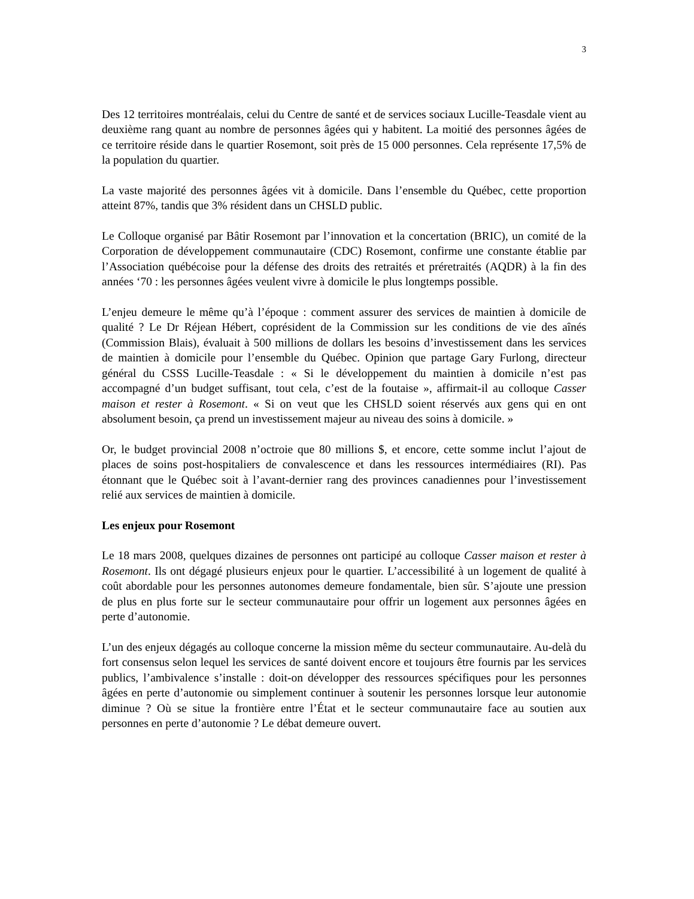3
Des 12 territoires montréalais, celui du Centre de santé et de services sociaux Lucille-Teasdale vient au deuxième rang quant au nombre de personnes âgées qui y habitent. La moitié des personnes âgées de ce territoire réside dans le quartier Rosemont, soit près de 15 000 personnes. Cela représente 17,5% de la population du quartier.
La vaste majorité des personnes âgées vit à domicile. Dans l’ensemble du Québec, cette proportion atteint 87%, tandis que 3% résident dans un CHSLD public.
Le Colloque organisé par Bâtir Rosemont par l’innovation et la concertation (BRIC), un comité de la Corporation de développement communautaire (CDC) Rosemont, confirme une constante établie par l’Association québécoise pour la défense des droits des retraités et préretraités (AQDR) à la fin des années ‘70 : les personnes âgées veulent vivre à domicile le plus longtemps possible.
L’enjeu demeure le même qu’à l’époque : comment assurer des services de maintien à domicile de qualité ? Le Dr Réjean Hébert, coprésident de la Commission sur les conditions de vie des aînés (Commission Blais), évaluait à 500 millions de dollars les besoins d’investissement dans les services de maintien à domicile pour l’ensemble du Québec. Opinion que partage Gary Furlong, directeur général du CSSS Lucille-Teasdale : « Si le développement du maintien à domicile n’est pas accompagné d’un budget suffisant, tout cela, c’est de la foutaise », affirmait-il au colloque Casser maison et rester à Rosemont. « Si on veut que les CHSLD soient réservés aux gens qui en ont absolument besoin, ça prend un investissement majeur au niveau des soins à domicile. »
Or, le budget provincial 2008 n’octroie que 80 millions $, et encore, cette somme inclut l’ajout de places de soins post-hospitaliers de convalescence et dans les ressources intermédiaires (RI). Pas étonnant que le Québec soit à l’avant-dernier rang des provinces canadiennes pour l’investissement relié aux services de maintien à domicile.
Les enjeux pour Rosemont
Le 18 mars 2008, quelques dizaines de personnes ont participé au colloque Casser maison et rester à Rosemont. Ils ont dégagé plusieurs enjeux pour le quartier. L’accessibilité à un logement de qualité à coût abordable pour les personnes autonomes demeure fondamentale, bien sûr. S’ajoute une pression de plus en plus forte sur le secteur communautaire pour offrir un logement aux personnes âgées en perte d’autonomie.
L’un des enjeux dégagés au colloque concerne la mission même du secteur communautaire. Au-delà du fort consensus selon lequel les services de santé doivent encore et toujours être fournis par les services publics, l’ambivalence s’installe : doit-on développer des ressources spécifiques pour les personnes âgées en perte d’autonomie ou simplement continuer à soutenir les personnes lorsque leur autonomie diminue ? Où se situe la frontière entre l’État et le secteur communautaire face au soutien aux personnes en perte d’autonomie ? Le débat demeure ouvert.